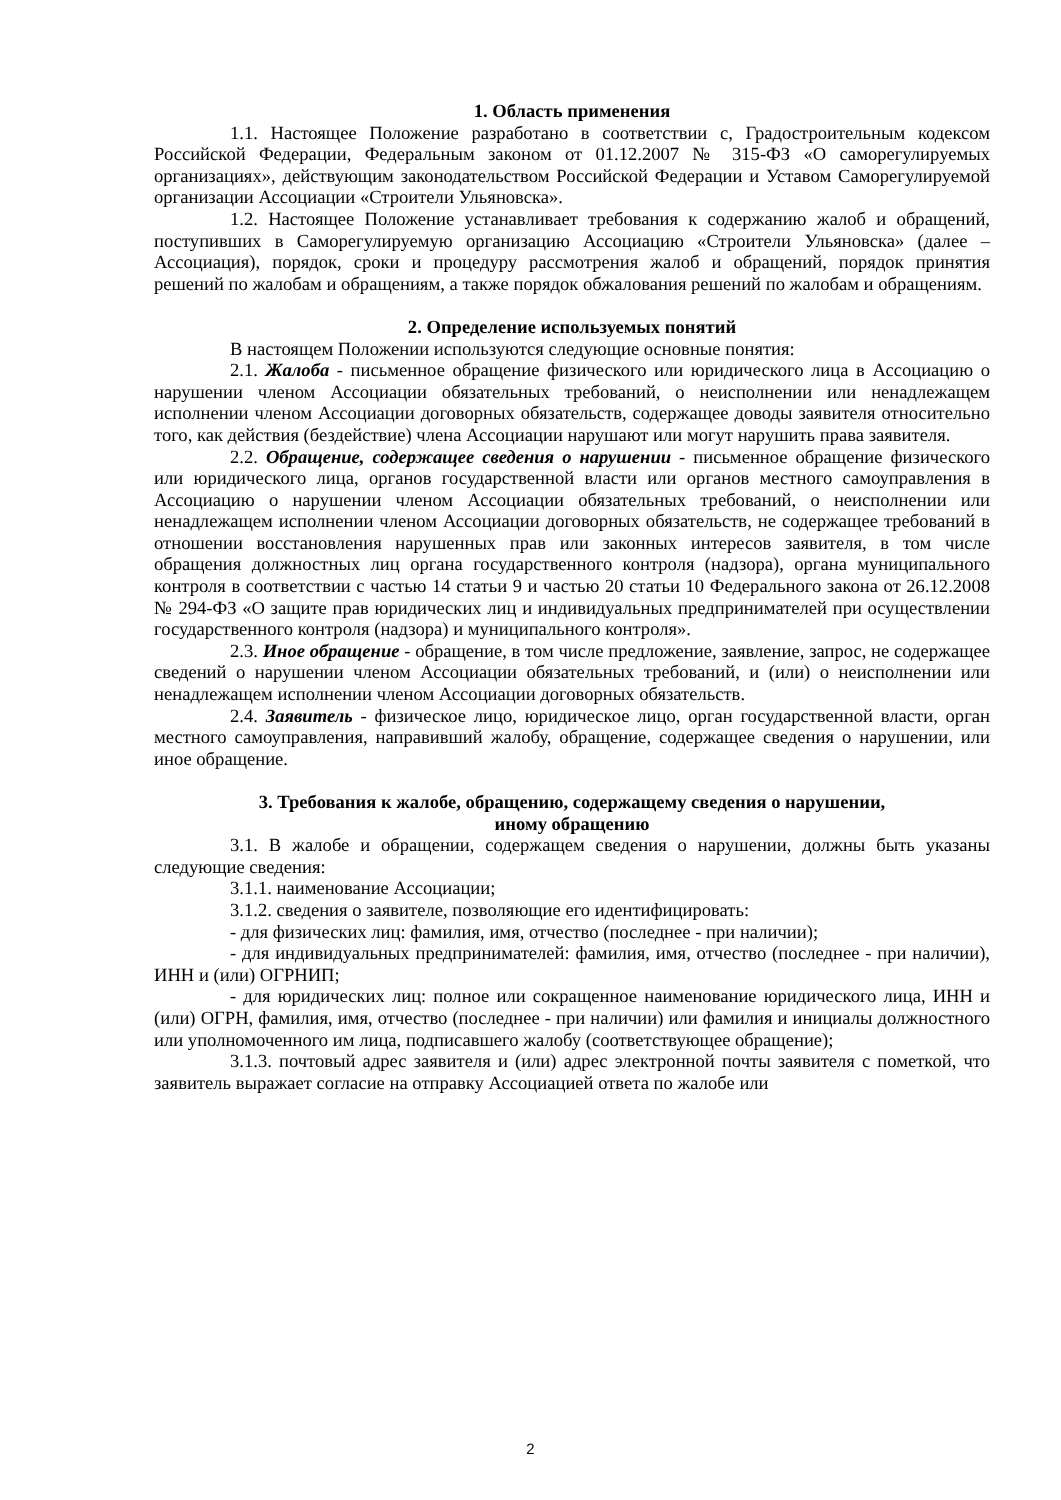1. Область применения
1.1. Настоящее Положение разработано в соответствии с, Градостроительным кодексом Российской Федерации, Федеральным законом от 01.12.2007 № 315-ФЗ «О саморегулируемых организациях», действующим законодательством Российской Федерации и Уставом Саморегулируемой организации Ассоциации «Строители Ульяновска».
1.2. Настоящее Положение устанавливает требования к содержанию жалоб и обращений, поступивших в Саморегулируемую организацию Ассоциацию «Строители Ульяновска» (далее – Ассоциация), порядок, сроки и процедуру рассмотрения жалоб и обращений, порядок принятия решений по жалобам и обращениям, а также порядок обжалования решений по жалобам и обращениям.
2. Определение используемых понятий
В настоящем Положении используются следующие основные понятия:
2.1. Жалоба - письменное обращение физического или юридического лица в Ассоциацию о нарушении членом Ассоциации обязательных требований, о неисполнении или ненадлежащем исполнении членом Ассоциации договорных обязательств, содержащее доводы заявителя относительно того, как действия (бездействие) члена Ассоциации нарушают или могут нарушить права заявителя.
2.2. Обращение, содержащее сведения о нарушении - письменное обращение физического или юридического лица, органов государственной власти или органов местного самоуправления в Ассоциацию о нарушении членом Ассоциации обязательных требований, о неисполнении или ненадлежащем исполнении членом Ассоциации договорных обязательств, не содержащее требований в отношении восстановления нарушенных прав или законных интересов заявителя, в том числе обращения должностных лиц органа государственного контроля (надзора), органа муниципального контроля в соответствии с частью 14 статьи 9 и частью 20 статьи 10 Федерального закона от 26.12.2008 № 294-ФЗ «О защите прав юридических лиц и индивидуальных предпринимателей при осуществлении государственного контроля (надзора) и муниципального контроля».
2.3. Иное обращение - обращение, в том числе предложение, заявление, запрос, не содержащее сведений о нарушении членом Ассоциации обязательных требований, и (или) о неисполнении или ненадлежащем исполнении членом Ассоциации договорных обязательств.
2.4. Заявитель - физическое лицо, юридическое лицо, орган государственной власти, орган местного самоуправления, направивший жалобу, обращение, содержащее сведения о нарушении, или иное обращение.
3. Требования к жалобе, обращению, содержащему сведения о нарушении,
иному обращению
3.1. В жалобе и обращении, содержащем сведения о нарушении, должны быть указаны следующие сведения:
3.1.1. наименование Ассоциации;
3.1.2. сведения о заявителе, позволяющие его идентифицировать:
- для физических лиц: фамилия, имя, отчество (последнее - при наличии);
- для индивидуальных предпринимателей: фамилия, имя, отчество (последнее - при наличии), ИНН и (или) ОГРНИП;
- для юридических лиц: полное или сокращенное наименование юридического лица, ИНН и (или) ОГРН, фамилия, имя, отчество (последнее - при наличии) или фамилия и инициалы должностного или уполномоченного им лица, подписавшего жалобу (соответствующее обращение);
3.1.3. почтовый адрес заявителя и (или) адрес электронной почты заявителя с пометкой, что заявитель выражает согласие на отправку Ассоциацией ответа по жалобе или
2